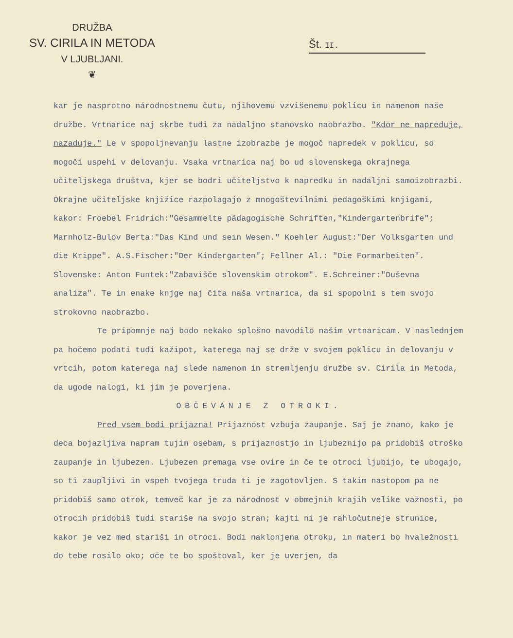DRUŽBA
SV. CIRILA IN METODA
V LJUBLJANI.
❦
Št. II.
kar je nasprotno národnostnemu čutu, njihovemu vzvišenemu poklicu in namenom naše družbe. Vrtnarice naj skrbe tudi za nadaljno stanovsko naobrazbo. "Kdor ne napreduje, nazaduje." Le v spopoljnevanju lastne izobrazbe je mogoč napredek v poklicu, so mogoči uspehi v delovanju. Vsaka vrtnarica naj bo ud slovenskega okrajnega učiteljskega društva, kjer se bodri učiteljstvo k napredku in nadaljni samoizobrazbi. Okrajne učiteljske knjižice razpolagajo z mnogoštevilnimi pedagoškimi knjigami, kakor: Froebel Fridrich:"Gesammelte pädagogische Schriften,"Kindergartenbrife"; Marnholz-Bulov Berta:"Das Kind und sein Wesen." Koehler August:"Der Volksgarten und die Krippe". A.S.Fischer:"Der Kindergarten"; Fellner Al.: "Die Formarbeiten". Slovenske: Anton Funtek:"Zabavišče slovenskim otrokom". E.Schreiner:"Duševna analiza". Te in enake knjge naj čita naša vrtnarica, da si spopolni s tem svojo strokovno naobrazbo.
Te pripomnje naj bodo nekako splošno navodilo našim vrtnaricam. V naslednjem pa hočemo podati tudi kažipot, katerega naj se drže v svojem poklicu in delovanju v vrtcih, potom katerega naj slede namenom in stremljenju družbe sv. Cirila in Metoda, da ugode nalogi, ki jim je poverjena.
OBČEVANJE Z OTROKI.
Pred vsem bodi prijazna! Prijaznost vzbuja zaupanje. Saj je znano, kako je deca bojazljiva napram tujim osebam, s prijaznostjo in ljubeznijo pa pridobiš otroško zaupanje in ljubezen. Ljubezen premaga vse ovire in če te otroci ljubijo, te ubogajo, so ti zaupljivi in vspeh tvojega truda ti je zagotovljen. S takim nastopom pa ne pridobiš samo otrok, temveč kar je za národnost v obmejnih krajih velike važnosti, po otrocih pridobiš tudi stariše na svojo stran; kajti ni je rahločutneje strunice, kakor je vez med stariši in otroci. Bodi naklonjena otroku, in materi bo hvaležnosti do tebe rosilo oko; oče te bo spoštoval, ker je uverjen, da